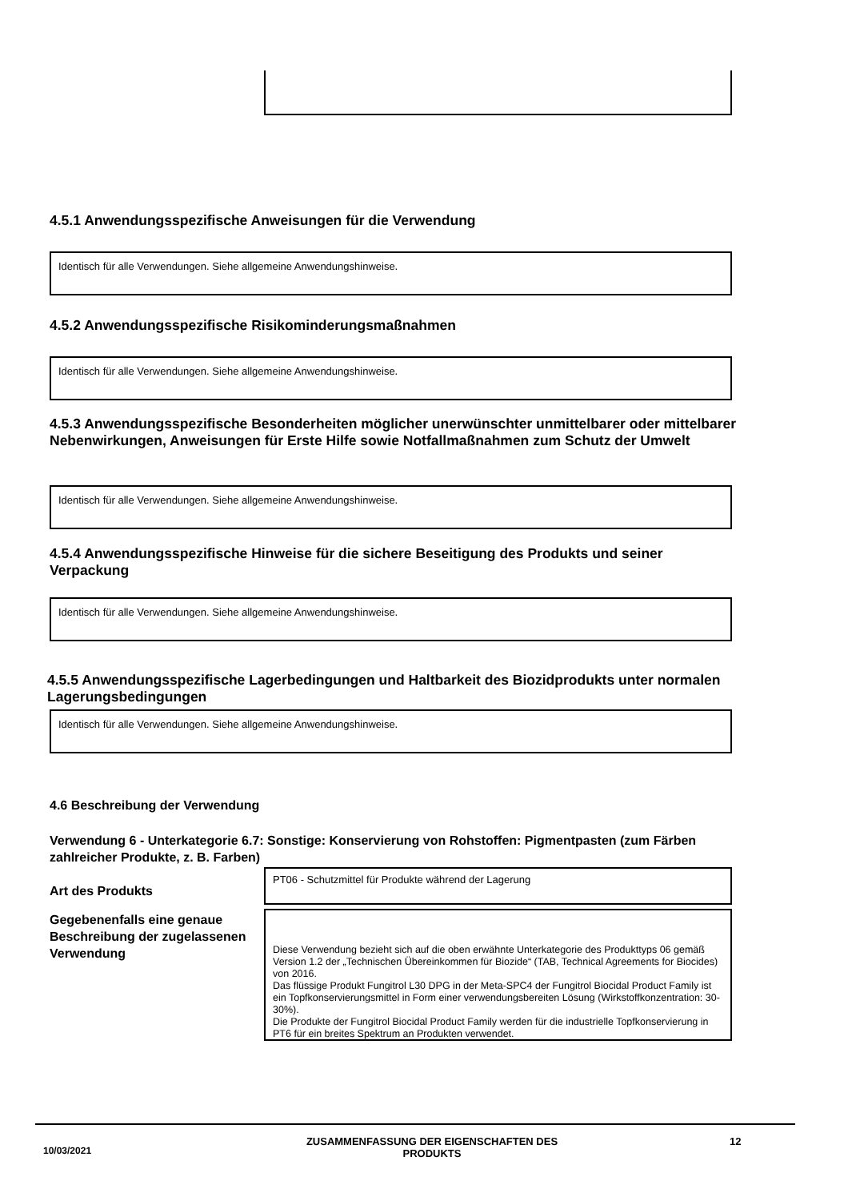4.5.1 Anwendungsspezifische Anweisungen für die Verwendung
Identisch für alle Verwendungen. Siehe allgemeine Anwendungshinweise.
4.5.2 Anwendungsspezifische Risikominderungsmaßnahmen
Identisch für alle Verwendungen. Siehe allgemeine Anwendungshinweise.
4.5.3 Anwendungsspezifische Besonderheiten möglicher unerwünschter unmittelbarer oder mittelbarer Nebenwirkungen, Anweisungen für Erste Hilfe sowie Notfallmaßnahmen zum Schutz der Umwelt
Identisch für alle Verwendungen. Siehe allgemeine Anwendungshinweise.
4.5.4 Anwendungsspezifische Hinweise für die sichere Beseitigung des Produkts und seiner Verpackung
Identisch für alle Verwendungen. Siehe allgemeine Anwendungshinweise.
4.5.5 Anwendungsspezifische Lagerbedingungen und Haltbarkeit des Biozidprodukts unter normalen Lagerungsbedingungen
Identisch für alle Verwendungen. Siehe allgemeine Anwendungshinweise.
4.6 Beschreibung der Verwendung
Verwendung 6 - Unterkategorie 6.7: Sonstige: Konservierung von Rohstoffen: Pigmentpasten (zum Färben zahlreicher Produkte, z. B. Farben)
Art des Produkts
PT06 - Schutzmittel für Produkte während der Lagerung
Gegebenenfalls eine genaue Beschreibung der zugelassenen Verwendung
Diese Verwendung bezieht sich auf die oben erwähnte Unterkategorie des Produkttyps 06 gemäß Version 1.2 der „Technischen Übereinkommen für Biozide“ (TAB, Technical Agreements for Biocides) von 2016.
Das flüssige Produkt Fungitrol L30 DPG in der Meta-SPC4 der Fungitrol Biocidal Product Family ist ein Topfkonservierungsmittel in Form einer verwendungsbereiten Lösung (Wirkstoffkonzentration: 30-30%).
Die Produkte der Fungitrol Biocidal Product Family werden für die industrielle Topfkonservierung in PT6 für ein breites Spektrum an Produkten verwendet.
10/03/2021
ZUSAMMENFASSUNG DER EIGENSCHAFTEN DES PRODUKTS
12